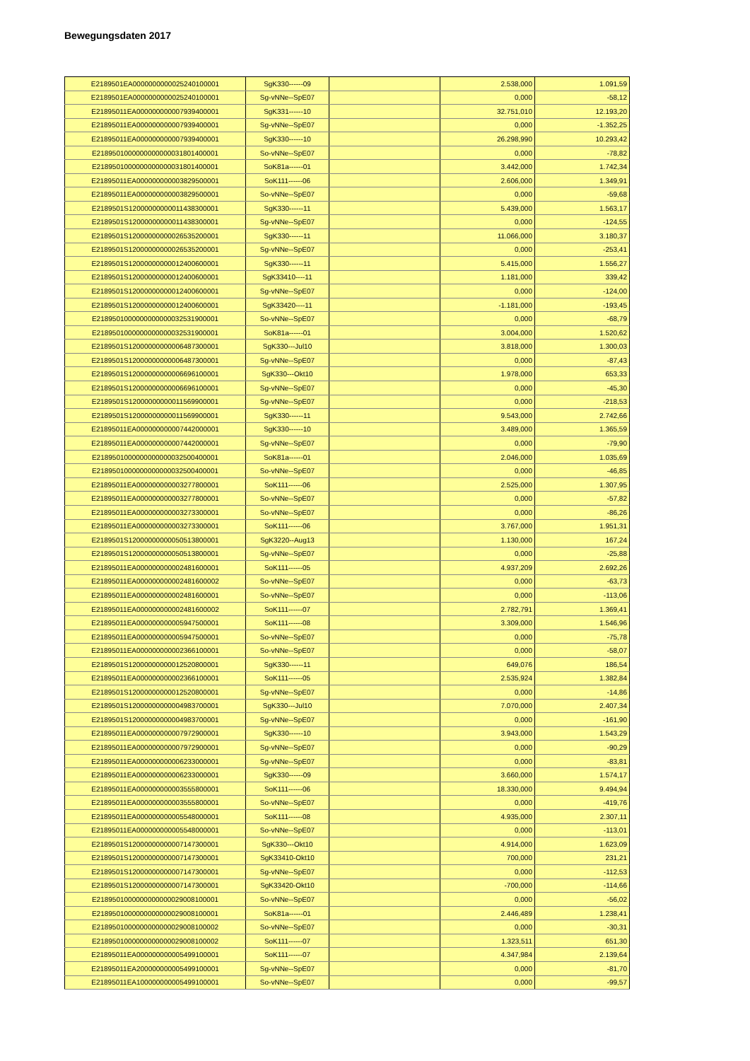Bewegungsdaten 2017
| E2189501EA0000000000025240100001 | SgK330------09 | | 2.538,000 | 1.091,59 |
| E2189501EA0000000000025240100001 | Sg-vNNe--SpE07 | | 0,000 | -58,12 |
| E21895011EA000000000007939400001 | SgK331------10 | | 32.751,010 | 12.193,20 |
| E21895011EA000000000007939400001 | Sg-vNNe--SpE07 | | 0,000 | -1.352,25 |
| E21895011EA000000000007939400001 | SgK330------10 | | 26.298,990 | 10.293,42 |
| E2189501000000000000031801400001 | So-vNNe--SpE07 | | 0,000 | -78,82 |
| E2189501000000000000031801400001 | SoK81a------01 | | 3.442,000 | 1.742,34 |
| E21895011EA000000000003829500001 | SoK111------06 | | 2.606,000 | 1.349,91 |
| E21895011EA000000000003829500001 | So-vNNe--SpE07 | | 0,000 | -59,68 |
| E2189501S12000000000011438300001 | SgK330------11 | | 5.439,000 | 1.563,17 |
| E2189501S12000000000011438300001 | Sg-vNNe--SpE07 | | 0,000 | -124,55 |
| E2189501S12000000000026535200001 | SgK330------11 | | 11.066,000 | 3.180,37 |
| E2189501S12000000000026535200001 | Sg-vNNe--SpE07 | | 0,000 | -253,41 |
| E2189501S12000000000012400600001 | SgK330------11 | | 5.415,000 | 1.556,27 |
| E2189501S12000000000012400600001 | SgK33410----11 | | 1.181,000 | 339,42 |
| E2189501S12000000000012400600001 | Sg-vNNe--SpE07 | | 0,000 | -124,00 |
| E2189501S12000000000012400600001 | SgK33420----11 | | -1.181,000 | -193,45 |
| E2189501000000000000032531900001 | So-vNNe--SpE07 | | 0,000 | -68,79 |
| E2189501000000000000032531900001 | SoK81a------01 | | 3.004,000 | 1.520,62 |
| E2189501S12000000000006487300001 | SgK330---Jul10 | | 3.818,000 | 1.300,03 |
| E2189501S12000000000006487300001 | Sg-vNNe--SpE07 | | 0,000 | -87,43 |
| E2189501S12000000000006696100001 | SgK330---Okt10 | | 1.978,000 | 653,33 |
| E2189501S12000000000006696100001 | Sg-vNNe--SpE07 | | 0,000 | -45,30 |
| E2189501S12000000000011569900001 | Sg-vNNe--SpE07 | | 0,000 | -218,53 |
| E2189501S12000000000011569900001 | SgK330------11 | | 9.543,000 | 2.742,66 |
| E21895011EA000000000007442000001 | SgK330------10 | | 3.489,000 | 1.365,59 |
| E21895011EA000000000007442000001 | Sg-vNNe--SpE07 | | 0,000 | -79,90 |
| E2189501000000000000032500400001 | SoK81a------01 | | 2.046,000 | 1.035,69 |
| E2189501000000000000032500400001 | So-vNNe--SpE07 | | 0,000 | -46,85 |
| E21895011EA000000000003277800001 | SoK111------06 | | 2.525,000 | 1.307,95 |
| E21895011EA000000000003277800001 | So-vNNe--SpE07 | | 0,000 | -57,82 |
| E21895011EA000000000003273300001 | So-vNNe--SpE07 | | 0,000 | -86,26 |
| E21895011EA000000000003273300001 | SoK111------06 | | 3.767,000 | 1.951,31 |
| E2189501S12000000000050513800001 | SgK3220--Aug13 | | 1.130,000 | 167,24 |
| E2189501S12000000000050513800001 | Sg-vNNe--SpE07 | | 0,000 | -25,88 |
| E21895011EA000000000002481600001 | SoK111------05 | | 4.937,209 | 2.692,26 |
| E21895011EA000000000002481600002 | So-vNNe--SpE07 | | 0,000 | -63,73 |
| E21895011EA000000000002481600001 | So-vNNe--SpE07 | | 0,000 | -113,06 |
| E21895011EA000000000002481600002 | SoK111------07 | | 2.782,791 | 1.369,41 |
| E21895011EA000000000005947500001 | SoK111------08 | | 3.309,000 | 1.546,96 |
| E21895011EA000000000005947500001 | So-vNNe--SpE07 | | 0,000 | -75,78 |
| E21895011EA000000000002366100001 | So-vNNe--SpE07 | | 0,000 | -58,07 |
| E2189501S12000000000012520800001 | SgK330------11 | | 649,076 | 186,54 |
| E21895011EA000000000002366100001 | SoK111------05 | | 2.535,924 | 1.382,84 |
| E2189501S12000000000012520800001 | Sg-vNNe--SpE07 | | 0,000 | -14,86 |
| E2189501S12000000000004983700001 | SgK330---Jul10 | | 7.070,000 | 2.407,34 |
| E2189501S12000000000004983700001 | Sg-vNNe--SpE07 | | 0,000 | -161,90 |
| E21895011EA000000000007972900001 | SgK330------10 | | 3.943,000 | 1.543,29 |
| E21895011EA000000000007972900001 | Sg-vNNe--SpE07 | | 0,000 | -90,29 |
| E21895011EA000000000006233000001 | Sg-vNNe--SpE07 | | 0,000 | -83,81 |
| E21895011EA000000000006233000001 | SgK330------09 | | 3.660,000 | 1.574,17 |
| E21895011EA000000000003555800001 | SoK111------06 | | 18.330,000 | 9.494,94 |
| E21895011EA000000000003555800001 | So-vNNe--SpE07 | | 0,000 | -419,76 |
| E21895011EA000000000005548000001 | SoK111------08 | | 4.935,000 | 2.307,11 |
| E21895011EA000000000005548000001 | So-vNNe--SpE07 | | 0,000 | -113,01 |
| E2189501S12000000000007147300001 | SgK330---Okt10 | | 4.914,000 | 1.623,09 |
| E2189501S12000000000007147300001 | SgK33410-Okt10 | | 700,000 | 231,21 |
| E2189501S12000000000007147300001 | Sg-vNNe--SpE07 | | 0,000 | -112,53 |
| E2189501S12000000000007147300001 | SgK33420-Okt10 | | -700,000 | -114,66 |
| E2189501000000000000029008100001 | So-vNNe--SpE07 | | 0,000 | -56,02 |
| E2189501000000000000029008100001 | SoK81a------01 | | 2.446,489 | 1.238,41 |
| E2189501000000000000029008100002 | So-vNNe--SpE07 | | 0,000 | -30,31 |
| E2189501000000000000029008100002 | SoK111------07 | | 1.323,511 | 651,30 |
| E21895011EA000000000005499100001 | SoK111------07 | | 4.347,984 | 2.139,64 |
| E21895011EA200000000005499100001 | Sg-vNNe--SpE07 | | 0,000 | -81,70 |
| E21895011EA100000000005499100001 | So-vNNe--SpE07 | | 0,000 | -99,57 |